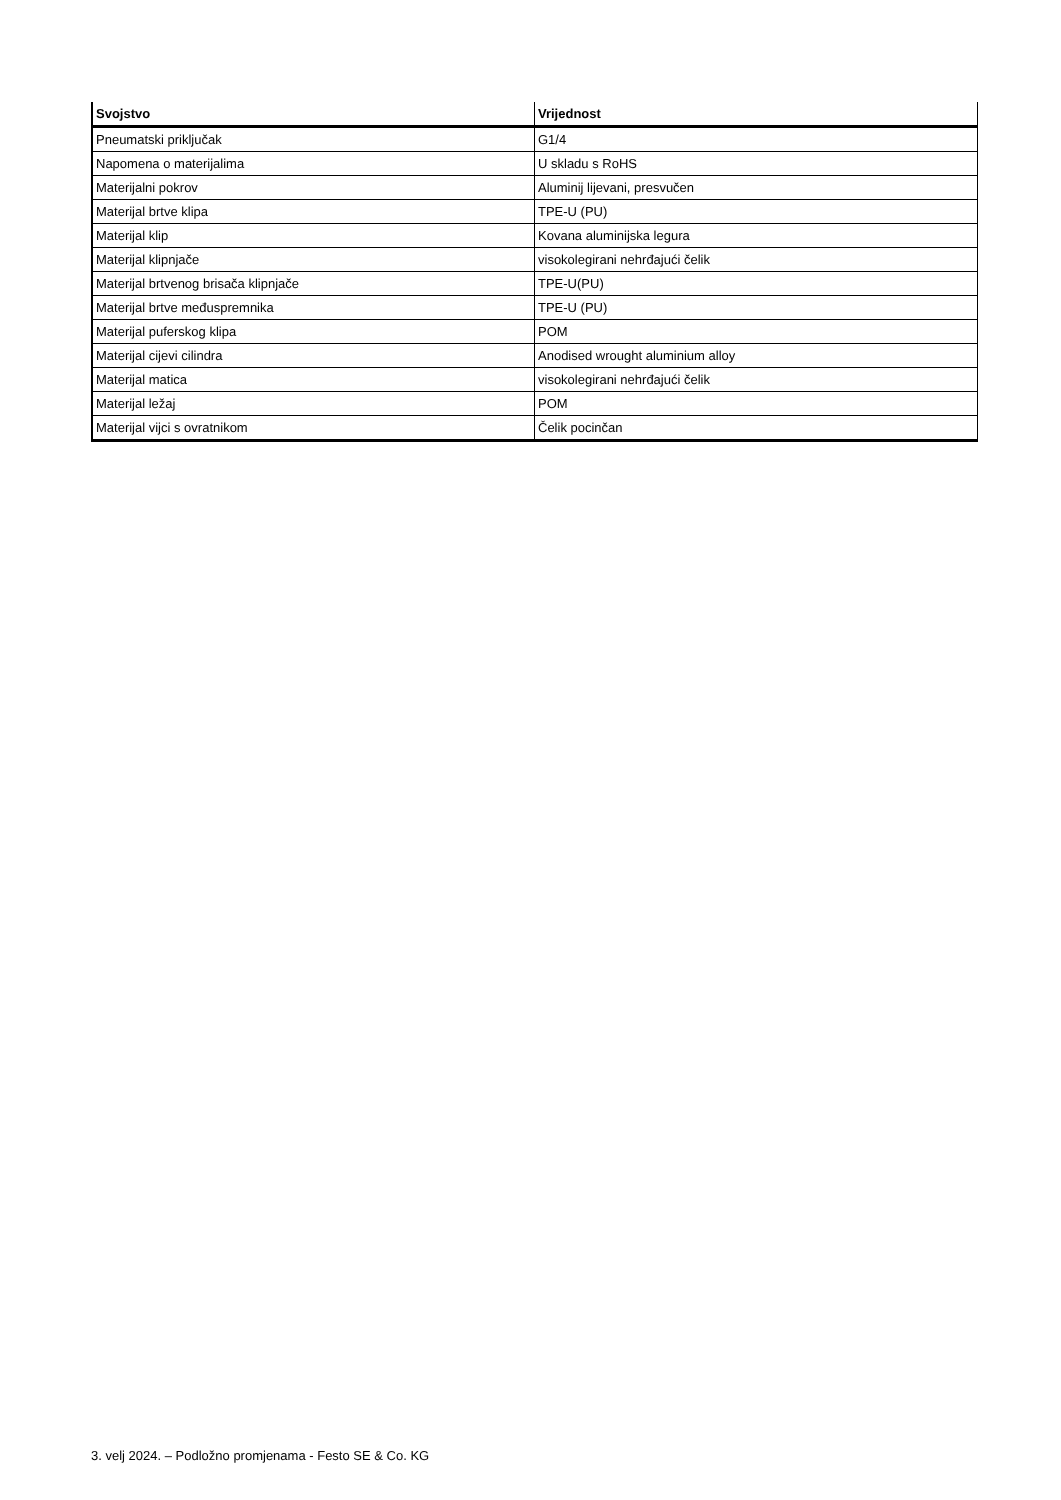| Svojstvo | Vrijednost |
| --- | --- |
| Pneumatski priključak | G1/4 |
| Napomena o materijalima | U skladu s RoHS |
| Materijalni pokrov | Aluminij lijevani, presvučen |
| Materijal brtve klipa | TPE-U (PU) |
| Materijal klip | Kovana aluminijska legura |
| Materijal klipnjače | visokolegirani nehrđajući čelik |
| Materijal brtvenog brisača klipnjače | TPE-U(PU) |
| Materijal brtve međuspremnika | TPE-U (PU) |
| Materijal puferskog klipa | POM |
| Materijal cijevi cilindra | Anodised wrought aluminium alloy |
| Materijal matica | visokolegirani nehrđajući čelik |
| Materijal ležaj | POM |
| Materijal vijci s ovratnikom | Čelik pocinčan |
3. velj 2024. – Podložno promjenama - Festo SE & Co. KG